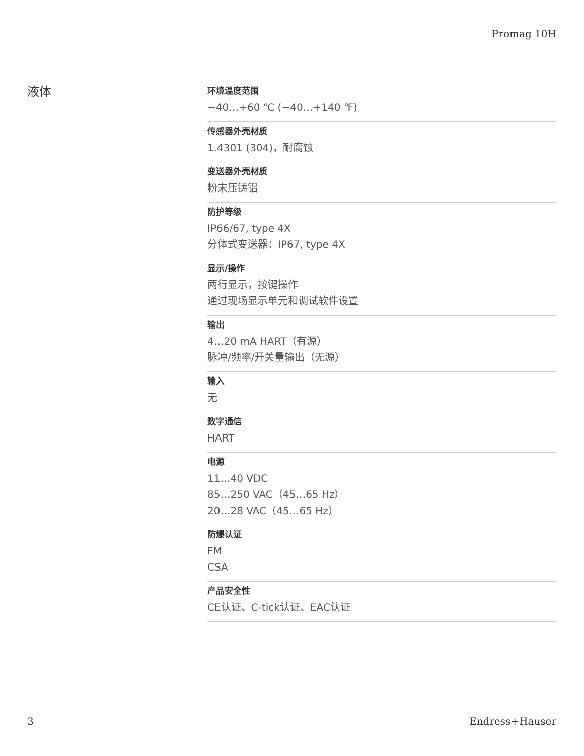Promag 10H
液体
环境温度范围
−40…+60 ℃ (−40…+140 ℉)
传感器外壳材质
1.4301 (304)，耐腐蚀
变送器外壳材质
粉末压铸铝
防护等级
IP66/67, type 4X
分体式变送器：IP67, type 4X
显示/操作
两行显示，按键操作
通过现场显示单元和调试软件设置
输出
4…20 mA HART（有源）
脉冲/频率/开关量输出（无源）
输入
无
数字通信
HART
电源
11…40 VDC
85…250 VAC（45…65 Hz）
20…28 VAC（45…65 Hz）
防爆认证
FM
CSA
产品安全性
CE认证、C-tick认证、EAC认证
3 Endress+Hauser